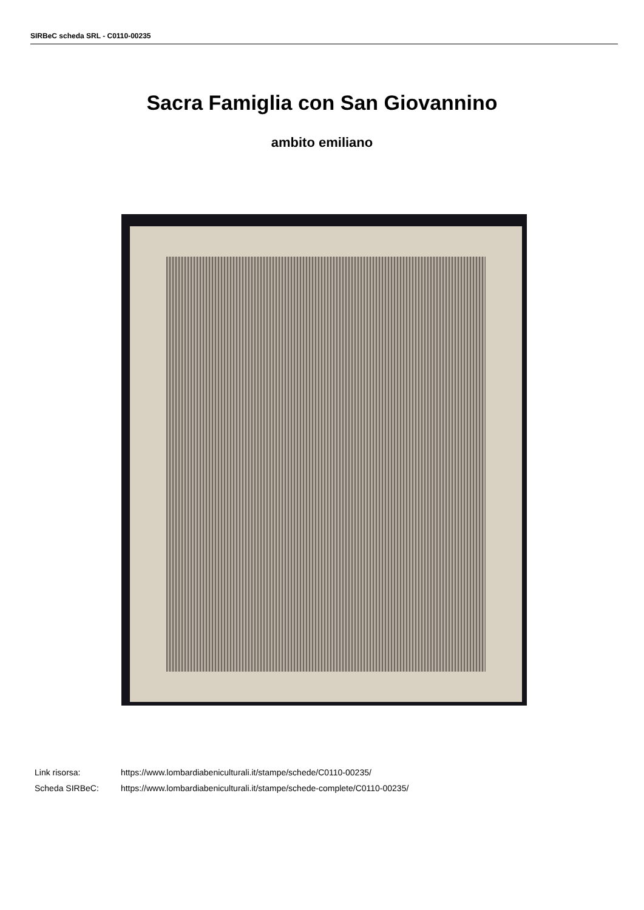SIRBeC scheda SRL - C0110-00235
Sacra Famiglia con San Giovannino
ambito emiliano
Link risorsa: https://www.lombardiabeniculturali.it/stampe/schede/C0110-00235/
Scheda SIRBeC: https://www.lombardiabeniculturali.it/stampe/schede-complete/C0110-00235/